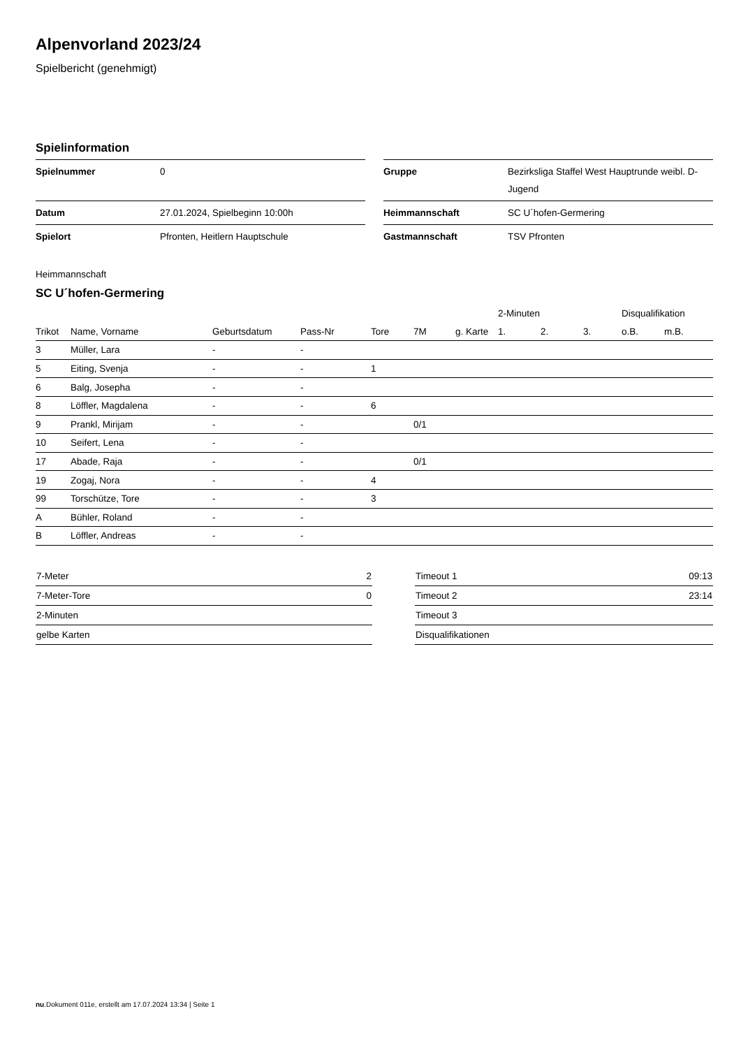Alpenvorland 2023/24
Spielbericht (genehmigt)
Spielinformation
| Spielnummer | 0 |
| Datum | 27.01.2024, Spielbeginn 10:00h |
| Spielort | Pfronten, Heitlern Hauptschule |
| Gruppe | Bezirksliga Staffel West Hauptrunde weibl. D-Jugend |
| Heimmannschaft | SC U´hofen-Germering |
| Gastmannschaft | TSV Pfronten |
Heimmannschaft
SC U´hofen-Germering
| | | | | | | | 2-Minuten | | | Disqualifikation | |
| --- | --- | --- | --- | --- | --- | --- | --- | --- | --- | --- | --- |
| Trikot | Name, Vorname | Geburtsdatum | Pass-Nr | Tore | 7M | g. Karte | 1. | 2. | 3. | o.B. | m.B. |
| 3 | Müller, Lara | - | - | | | | | | | | |
| 5 | Eiting, Svenja | - | - | 1 | | | | | | | |
| 6 | Balg, Josepha | - | - | | | | | | | | |
| 8 | Löffler, Magdalena | - | - | 6 | | | | | | | |
| 9 | Prankl, Mirijam | - | - | | 0/1 | | | | | | |
| 10 | Seifert, Lena | - | - | | | | | | | | |
| 17 | Abade, Raja | - | - | | 0/1 | | | | | | |
| 19 | Zogaj, Nora | - | - | 4 | | | | | | | |
| 99 | Torschütze, Tore | - | - | 3 | | | | | | | |
| A | Bühler, Roland | - | - | | | | | | | | |
| B | Löffler, Andreas | - | - | | | | | | | | |
| 7-Meter | 2 |
| 7-Meter-Tore | 0 |
| 2-Minuten | |
| gelbe Karten | |
| Timeout 1 | 09:13 |
| Timeout 2 | 23:14 |
| Timeout 3 | |
| Disqualifikationen | |
nu.Dokument 011e, erstellt am 17.07.2024 13:34 | Seite 1